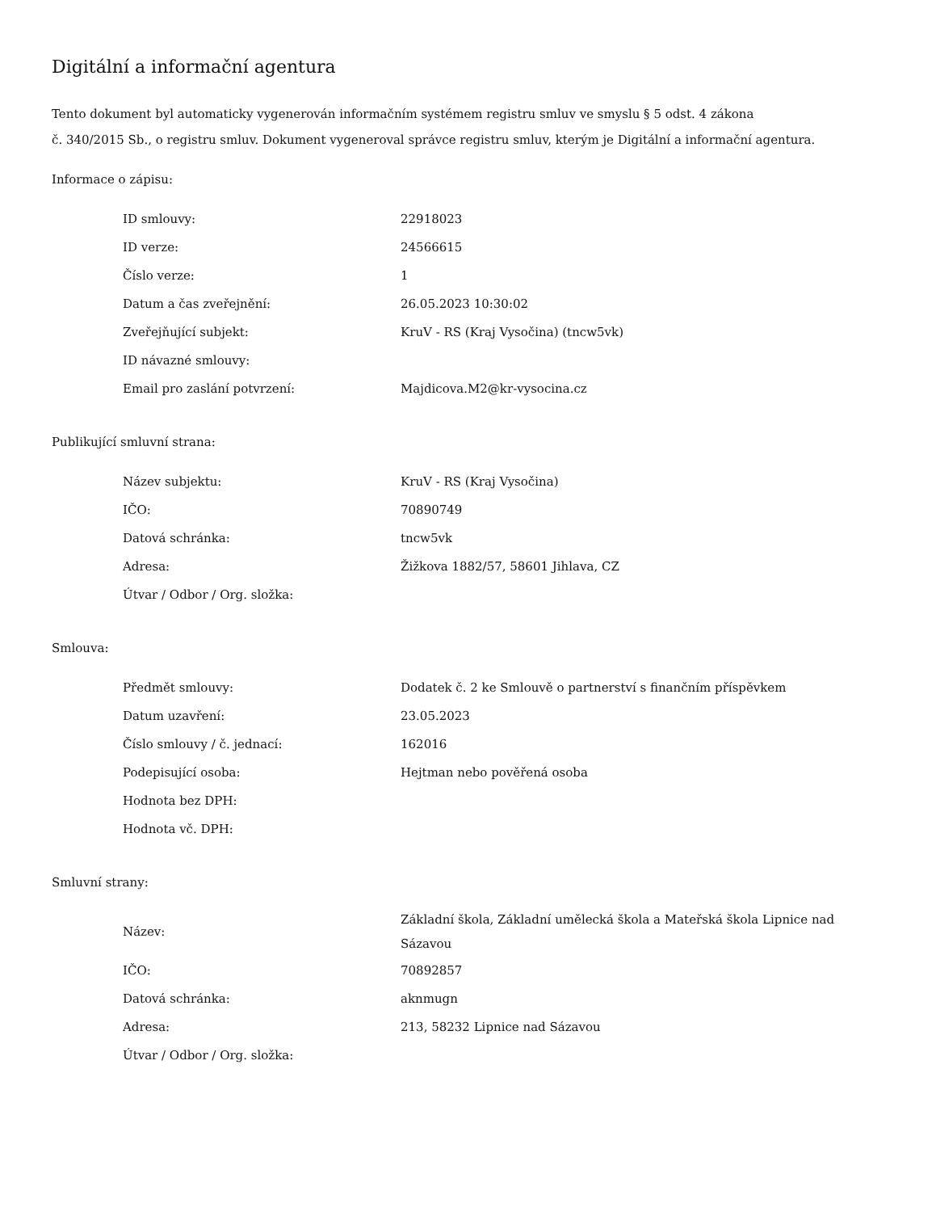Digitální a informační agentura
Tento dokument byl automaticky vygenerován informačním systémem registru smluv ve smyslu § 5 odst. 4 zákona
č. 340/2015 Sb., o registru smluv. Dokument vygeneroval správce registru smluv, kterým je Digitální a informační agentura.
Informace o zápisu:
| ID smlouvy: | 22918023 |
| ID verze: | 24566615 |
| Číslo verze: | 1 |
| Datum a čas zveřejnění: | 26.05.2023 10:30:02 |
| Zveřejňující subjekt: | KruV - RS (Kraj Vysočina) (tncw5vk) |
| ID návazné smlouvy: | |
| Email pro zaslání potvrzení: | Majdicova.M2@kr-vysocina.cz |
Publikující smluvní strana:
| Název subjektu: | KruV - RS (Kraj Vysočina) |
| IČO: | 70890749 |
| Datová schránka: | tncw5vk |
| Adresa: | Žižkova 1882/57, 58601 Jihlava, CZ |
| Útvar / Odbor / Org. složka: | |
Smlouva:
| Předmět smlouvy: | Dodatek č. 2 ke Smlouvě o partnerství s finančním příspěvkem |
| Datum uzavření: | 23.05.2023 |
| Číslo smlouvy / č. jednací: | 162016 |
| Podepisující osoba: | Hejtman nebo pověřená osoba |
| Hodnota bez DPH: | |
| Hodnota vč. DPH: | |
Smluvní strany:
| Název: | Základní škola, Základní umělecká škola a Mateřská škola Lipnice nad Sázavou |
| IČO: | 70892857 |
| Datová schránka: | aknmugn |
| Adresa: | 213, 58232 Lipnice nad Sázavou |
| Útvar / Odbor / Org. složka: | |